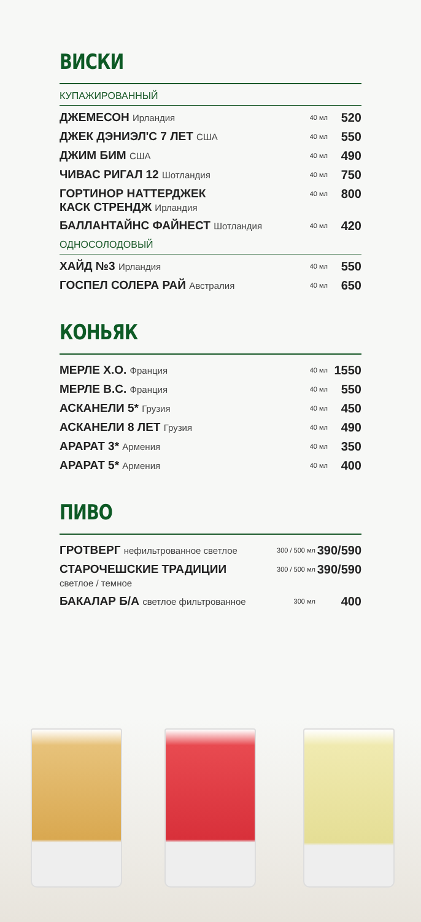ВИСКИ
КУПАЖИРОВАННЫЙ
| ДЖЕМЕСОН Ирландия | 40 мл | 520 |
| ДЖЕК ДЭНИЭЛ'С 7 ЛЕТ США | 40 мл | 550 |
| ДЖИМ БИМ США | 40 мл | 490 |
| ЧИВАС РИГАЛ 12 Шотландия | 40 мл | 750 |
| ГОРТИНОР НАТТЕРДЖЕК КАСК СТРЕНДЖ Ирландия | 40 мл | 800 |
| БАЛЛАНТАЙНС ФАЙНЕСТ Шотландия | 40 мл | 420 |
ОДНОСОЛОДОВЫЙ
| ХАЙД №3 Ирландия | 40 мл | 550 |
| ГОСПЕЛ СОЛЕРА РАЙ Австралия | 40 мл | 650 |
КОНЬЯК
| МЕРЛЕ Х.О. Франция | 40 мл | 1550 |
| МЕРЛЕ В.С. Франция | 40 мл | 550 |
| АСКАНЕЛИ 5* Грузия | 40 мл | 450 |
| АСКАНЕЛИ 8 ЛЕТ Грузия | 40 мл | 490 |
| АРАРАТ 3* Армения | 40 мл | 350 |
| АРАРАТ 5* Армения | 40 мл | 400 |
ПИВО
| ГРОТВЕРГ нефильтрованное светлое | 300 / 500 мл | 390/590 |
| СТАРОЧЕШСКИЕ ТРАДИЦИИ светлое / темное | 300 / 500 мл | 390/590 |
| БАКАЛАР Б/А светлое фильтрованное | 300 мл | 400 |